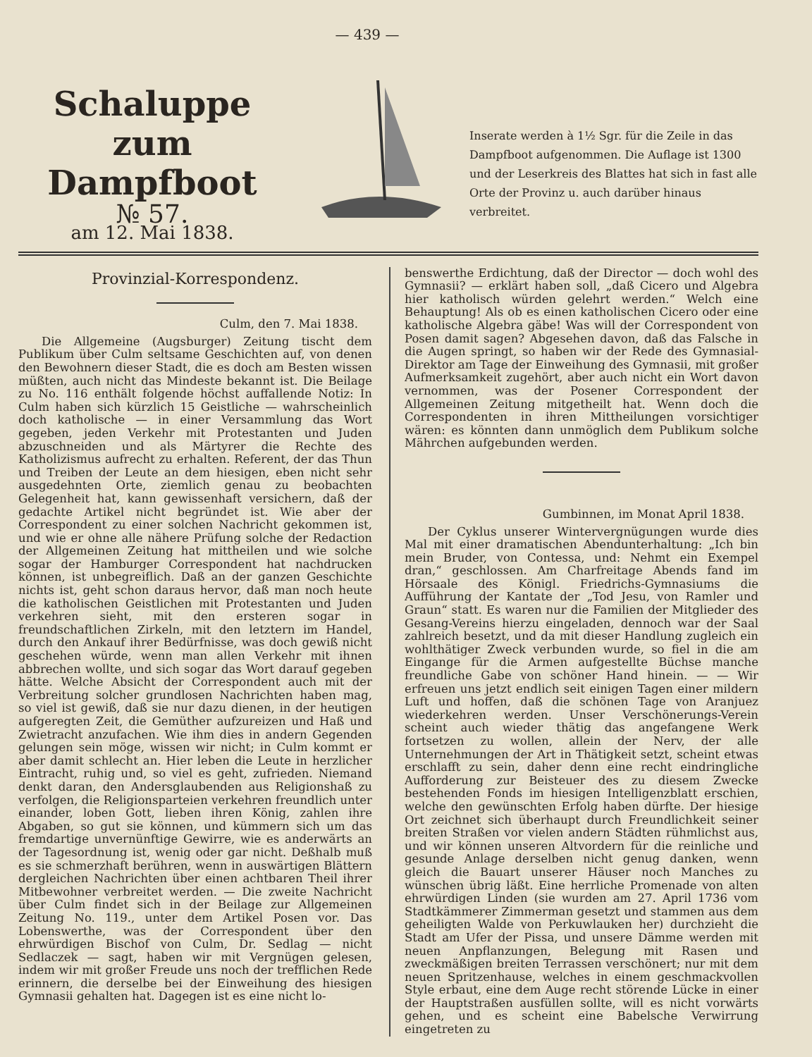— 439 —
Schaluppe
zum Dampfboot
№ 57.
am 12. Mai 1838.
Inserate werden à 1½ Sgr. für die Zeile in das Dampfboot aufgenommen. Die Auflage ist 1300 und der Leserkreis des Blattes hat sich in fast alle Orte der Provinz u. auch darüber hinaus verbreitet.
Provinzial-Korrespondenz.
Culm, den 7. Mai 1838.
Die Allgemeine (Augsburger) Zeitung tischt dem Publikum über Culm seltsame Geschichten auf, von denen den Bewohnern dieser Stadt, die es doch am Besten wissen müßten, auch nicht das Mindeste bekannt ist. Die Beilage zu No. 116 enthält folgende höchst auffallende Notiz: In Culm haben sich kürzlich 15 Geistliche — wahrscheinlich doch katholische — in einer Versammlung das Wort gegeben, jeden Verkehr mit Protestanten und Juden abzuschneiden und als Märtyrer die Rechte des Katholizismus aufrecht zu erhalten. Referent, der das Thun und Treiben der Leute an dem hiesigen, eben nicht sehr ausgedehnten Orte, ziemlich genau zu beobachten Gelegenheit hat, kann gewissenhaft versichern, daß der gedachte Artikel nicht begründet ist. Wie aber der Correspondent zu einer solchen Nachricht gekommen ist, und wie er ohne alle nähere Prüfung solche der Redaction der Allgemeinen Zeitung hat mittheilen und wie solche sogar der Hamburger Correspondent hat nachdrucken können, ist unbegreiflich. Daß an der ganzen Geschichte nichts ist, geht schon daraus hervor, daß man noch heute die katholischen Geistlichen mit Protestanten und Juden verkehren sieht, mit den ersteren sogar in freundschaftlichen Zirkeln, mit den letztern im Handel, durch den Ankauf ihrer Bedürfnisse, was doch gewiß nicht geschehen würde, wenn man allen Verkehr mit ihnen abbrechen wollte, und sich sogar das Wort darauf gegeben hätte. Welche Absicht der Correspondent auch mit der Verbreitung solcher grundlosen Nachrichten haben mag, so viel ist gewiß, daß sie nur dazu dienen, in der heutigen aufgeregten Zeit, die Gemüther aufzureizen und Haß und Zwietracht anzufachen. Wie ihm dies in andern Gegenden gelungen sein möge, wissen wir nicht; in Culm kommt er aber damit schlecht an. Hier leben die Leute in herzlicher Eintracht, ruhig und, so viel es geht, zufrieden. Niemand denkt daran, den Andersglaubenden aus Religionshaß zu verfolgen, die Religionsparteien verkehren freundlich unter einander, loben Gott, lieben ihren König, zahlen ihre Abgaben, so gut sie können, und kümmern sich um das fremdartige unvernünftige Gewirre, wie es anderwärts an der Tagesordnung ist, wenig oder gar nicht. Deßhalb muß es sie schmerzhaft berühren, wenn in auswärtigen Blättern dergleichen Nachrichten über einen achtbaren Theil ihrer Mitbewohner verbreitet werden. — Die zweite Nachricht über Culm findet sich in der Beilage zur Allgemeinen Zeitung No. 119., unter dem Artikel Posen vor. Das Lobenswerthe, was der Correspondent über den ehrwürdigen Bischof von Culm, Dr. Sedlag — nicht Sedlaczek — sagt, haben wir mit Vergnügen gelesen, indem wir mit großer Freude uns noch der trefflichen Rede erinnern, die derselbe bei der Einweihung des hiesigen Gymnasii gehalten hat. Dagegen ist es eine nicht lo-
benswerthe Erdichtung, daß der Director — doch wohl des Gymnasii? — erklärt haben soll, „daß Cicero und Algebra hier katholisch würden gelehrt werden.“ Welch eine Behauptung! Als ob es einen katholischen Cicero oder eine katholische Algebra gäbe! Was will der Correspondent von Posen damit sagen? Abgesehen davon, daß das Falsche in die Augen springt, so haben wir der Rede des Gymnasial-Direktor am Tage der Einweihung des Gymnasii, mit großer Aufmerksamkeit zugehört, aber auch nicht ein Wort davon vernommen, was der Posener Correspondent der Allgemeinen Zeitung mitgetheilt hat. Wenn doch die Correspondenten in ihren Mittheilungen vorsichtiger wären: es könnten dann unmöglich dem Publikum solche Mährchen aufgebunden werden.
Gumbinnen, im Monat April 1838.
Der Cyklus unserer Wintervergnügungen wurde dies Mal mit einer dramatischen Abendunterhaltung: „Ich bin mein Bruder, von Contessa, und: Nehmt ein Exempel dran,“ geschlossen. Am Charfreitage Abends fand im Hörsaale des Königl. Friedrichs-Gymnasiums die Aufführung der Kantate der „Tod Jesu, von Ramler und Graun“ statt. Es waren nur die Familien der Mitglieder des Gesang-Vereins hierzu eingeladen, dennoch war der Saal zahlreich besetzt, und da mit dieser Handlung zugleich ein wohlthätiger Zweck verbunden wurde, so fiel in die am Eingange für die Armen aufgestellte Büchse manche freundliche Gabe von schöner Hand hinein. — — Wir erfreuen uns jetzt endlich seit einigen Tagen einer mildern Luft und hoffen, daß die schönen Tage von Aranjuez wiederkehren werden. Unser Verschönerungs-Verein scheint auch wieder thätig das angefangene Werk fortsetzen zu wollen, allein der Nerv, der alle Unternehmungen der Art in Thätigkeit setzt, scheint etwas erschlafft zu sein, daher denn eine recht eindringliche Aufforderung zur Beisteuer des zu diesem Zwecke bestehenden Fonds im hiesigen Intelligenzblatt erschien, welche den gewünschten Erfolg haben dürfte. Der hiesige Ort zeichnet sich überhaupt durch Freundlichkeit seiner breiten Straßen vor vielen andern Städten rühmlichst aus, und wir können unseren Altvordern für die reinliche und gesunde Anlage derselben nicht genug danken, wenn gleich die Bauart unserer Häuser noch Manches zu wünschen übrig läßt. Eine herrliche Promenade von alten ehrwürdigen Linden (sie wurden am 27. April 1736 vom Stadtkämmerer Zimmerman gesetzt und stammen aus dem geheiligten Walde von Perkuwlauken her) durchzieht die Stadt am Ufer der Pissa, und unsere Dämme werden mit neuen Anpflanzungen, Belegung mit Rasen und zweckmäßigen breiten Terrassen verschönert; nur mit dem neuen Spritzenhause, welches in einem geschmackvollen Style erbaut, eine dem Auge recht störende Lücke in einer der Hauptstraßen ausfüllen sollte, will es nicht vorwärts gehen, und es scheint eine Babelsche Verwirrung eingetreten zu